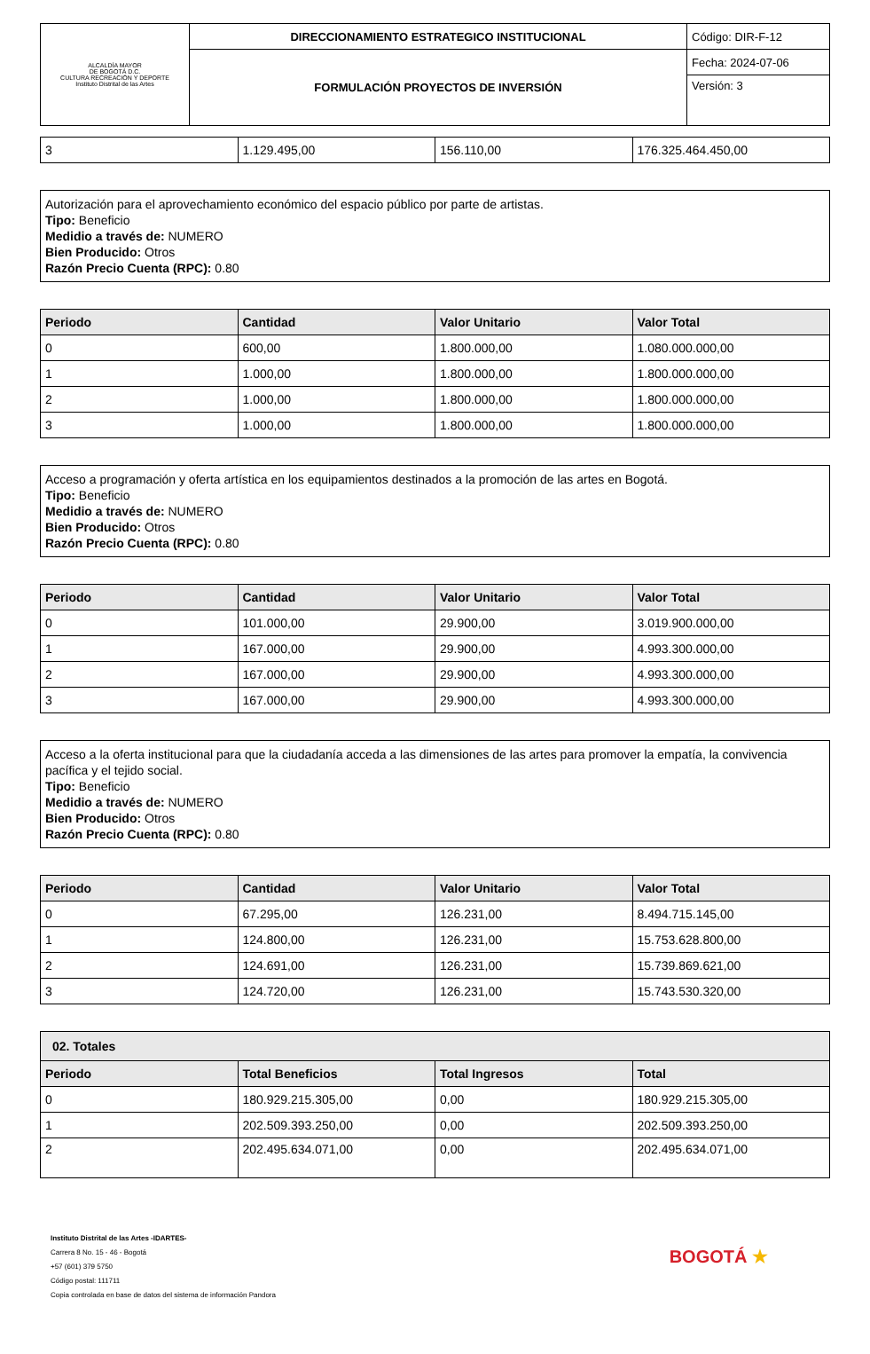| ALCALDÍA MAYOR DE BOGOTÁ D.C. CULTURA RECREACIÓN Y DEPORTE Instituto Distrital de las Artes | DIRECCIONAMIENTO ESTRATEGICO INSTITUCIONAL | Código: DIR-F-12 |
| | FORMULACIÓN PROYECTOS DE INVERSIÓN | Fecha: 2024-07-06 |
| | | Versión: 3 |
| 3 | 1.129.495,00 | 156.110,00 | 176.325.464.450,00 |
Autorización para el aprovechamiento económico del espacio público por parte de artistas.
Tipo: Beneficio
Medidio a través de: NUMERO
Bien Producido: Otros
Razón Precio Cuenta (RPC): 0.80
| Periodo | Cantidad | Valor Unitario | Valor Total |
| --- | --- | --- | --- |
| 0 | 600,00 | 1.800.000,00 | 1.080.000.000,00 |
| 1 | 1.000,00 | 1.800.000,00 | 1.800.000.000,00 |
| 2 | 1.000,00 | 1.800.000,00 | 1.800.000.000,00 |
| 3 | 1.000,00 | 1.800.000,00 | 1.800.000.000,00 |
Acceso a programación y oferta artística en los equipamientos destinados a la promoción de las artes en Bogotá.
Tipo: Beneficio
Medidio a través de: NUMERO
Bien Producido: Otros
Razón Precio Cuenta (RPC): 0.80
| Periodo | Cantidad | Valor Unitario | Valor Total |
| --- | --- | --- | --- |
| 0 | 101.000,00 | 29.900,00 | 3.019.900.000,00 |
| 1 | 167.000,00 | 29.900,00 | 4.993.300.000,00 |
| 2 | 167.000,00 | 29.900,00 | 4.993.300.000,00 |
| 3 | 167.000,00 | 29.900,00 | 4.993.300.000,00 |
Acceso a la oferta institucional para que la ciudadanía acceda a las dimensiones de las artes para promover la empatía, la convivencia pacífica y el tejido social.
Tipo: Beneficio
Medidio a través de: NUMERO
Bien Producido: Otros
Razón Precio Cuenta (RPC): 0.80
| Periodo | Cantidad | Valor Unitario | Valor Total |
| --- | --- | --- | --- |
| 0 | 67.295,00 | 126.231,00 | 8.494.715.145,00 |
| 1 | 124.800,00 | 126.231,00 | 15.753.628.800,00 |
| 2 | 124.691,00 | 126.231,00 | 15.739.869.621,00 |
| 3 | 124.720,00 | 126.231,00 | 15.743.530.320,00 |
| 02. Totales | | | |
| --- | --- | --- | --- |
| Periodo | Total Beneficios | Total Ingresos | Total |
| 0 | 180.929.215.305,00 | 0,00 | 180.929.215.305,00 |
| 1 | 202.509.393.250,00 | 0,00 | 202.509.393.250,00 |
| 2 | 202.495.634.071,00 | 0,00 | 202.495.634.071,00 |
Instituto Distrital de las Artes -IDARTES-
Carrera 8 No. 15 - 46 - Bogotá
+57 (601) 379 5750
Código postal: 111711
Copia controlada en base de datos del sistema de información Pandora
BOGOTÁ ★